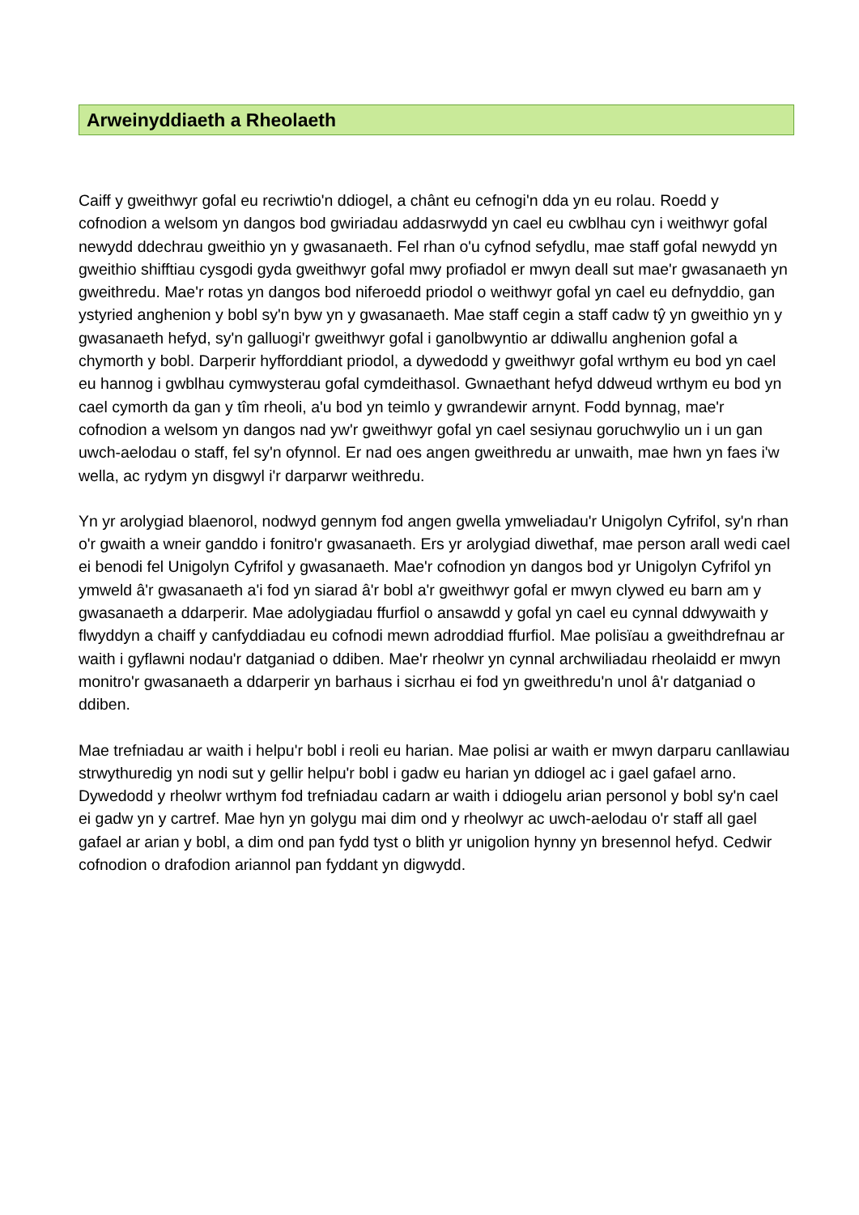Arweinyddiaeth a Rheolaeth
Caiff y gweithwyr gofal eu recriwtio'n ddiogel, a chânt eu cefnogi'n dda yn eu rolau. Roedd y cofnodion a welsom yn dangos bod gwiriadau addasrwydd yn cael eu cwblhau cyn i weithwyr gofal newydd ddechrau gweithio yn y gwasanaeth. Fel rhan o'u cyfnod sefydlu, mae staff gofal newydd yn gweithio shifftiau cysgodi gyda gweithwyr gofal mwy profiadol er mwyn deall sut mae'r gwasanaeth yn gweithredu. Mae'r rotas yn dangos bod niferoedd priodol o weithwyr gofal yn cael eu defnyddio, gan ystyried anghenion y bobl sy'n byw yn y gwasanaeth. Mae staff cegin a staff cadw tŷ yn gweithio yn y gwasanaeth hefyd, sy'n galluogi'r gweithwyr gofal i ganolbwyntio ar ddiwallu anghenion gofal a chymorth y bobl. Darperir hyfforddiant priodol, a dywedodd y gweithwyr gofal wrthym eu bod yn cael eu hannog i gwblhau cymwysterau gofal cymdeithasol. Gwnaethant hefyd ddweud wrthym eu bod yn cael cymorth da gan y tîm rheoli, a'u bod yn teimlo y gwrandewir arnynt. Fodd bynnag, mae'r cofnodion a welsom yn dangos nad yw'r gweithwyr gofal yn cael sesiynau goruchwylio un i un gan uwch-aelodau o staff, fel sy'n ofynnol. Er nad oes angen gweithredu ar unwaith, mae hwn yn faes i'w wella, ac rydym yn disgwyl i'r darparwr weithredu.
Yn yr arolygiad blaenorol, nodwyd gennym fod angen gwella ymweliadau'r Unigolyn Cyfrifol, sy'n rhan o'r gwaith a wneir ganddo i fonitro'r gwasanaeth. Ers yr arolygiad diwethaf, mae person arall wedi cael ei benodi fel Unigolyn Cyfrifol y gwasanaeth. Mae'r cofnodion yn dangos bod yr Unigolyn Cyfrifol yn ymweld â'r gwasanaeth a'i fod yn siarad â'r bobl a'r gweithwyr gofal er mwyn clywed eu barn am y gwasanaeth a ddarperir. Mae adolygiadau ffurfiol o ansawdd y gofal yn cael eu cynnal ddwywaith y flwyddyn a chaiff y canfyddiadau eu cofnodi mewn adroddiad ffurfiol. Mae polisïau a gweithdrefnau ar waith i gyflawni nodau'r datganiad o ddiben. Mae'r rheolwr yn cynnal archwiliadau rheolaidd er mwyn monitro'r gwasanaeth a ddarperir yn barhaus i sicrhau ei fod yn gweithredu'n unol â'r datganiad o ddiben.
Mae trefniadau ar waith i helpu'r bobl i reoli eu harian. Mae polisi ar waith er mwyn darparu canllawiau strwythuredig yn nodi sut y gellir helpu'r bobl i gadw eu harian yn ddiogel ac i gael gafael arno. Dywedodd y rheolwr wrthym fod trefniadau cadarn ar waith i ddiogelu arian personol y bobl sy'n cael ei gadw yn y cartref. Mae hyn yn golygu mai dim ond y rheolwyr ac uwch-aelodau o'r staff all gael gafael ar arian y bobl, a dim ond pan fydd tyst o blith yr unigolion hynny yn bresennol hefyd. Cedwir cofnodion o drafodion ariannol pan fyddant yn digwydd.